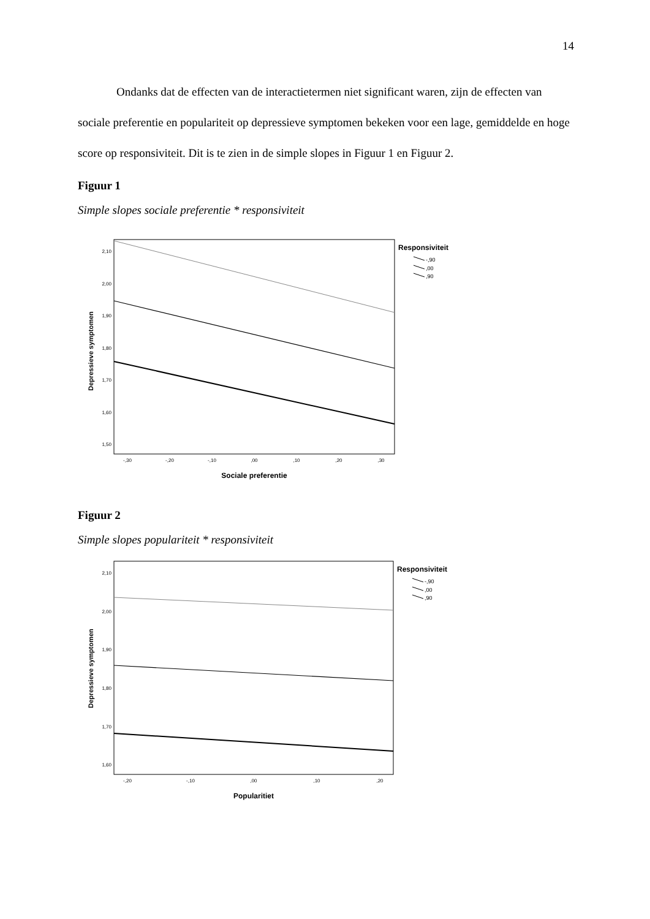14
Ondanks dat de effecten van de interactietermen niet significant waren, zijn de effecten van sociale preferentie en populariteit op depressieve symptomen bekeken voor een lage, gemiddelde en hoge score op responsiviteit. Dit is te zien in de simple slopes in Figuur 1 en Figuur 2.
Figuur 1
Simple slopes sociale preferentie * responsiviteit
2,10
2,00
1,90
1,80
1,70
1,60
1,50
-,30
-,20
-,10
,00
,10
,20
,30
Sociale preferentie
Depressieve symptomen
Responsiviteit
-,90
,00
,90
Figuur 2
Simple slopes populariteit * responsiviteit
2,10
2,00
1,90
1,80
1,70
1,60
-,20
-,10
,00
,10
,20
Popularitiet
Depressieve symptomen
Responsiviteit
-,90
,00
,90